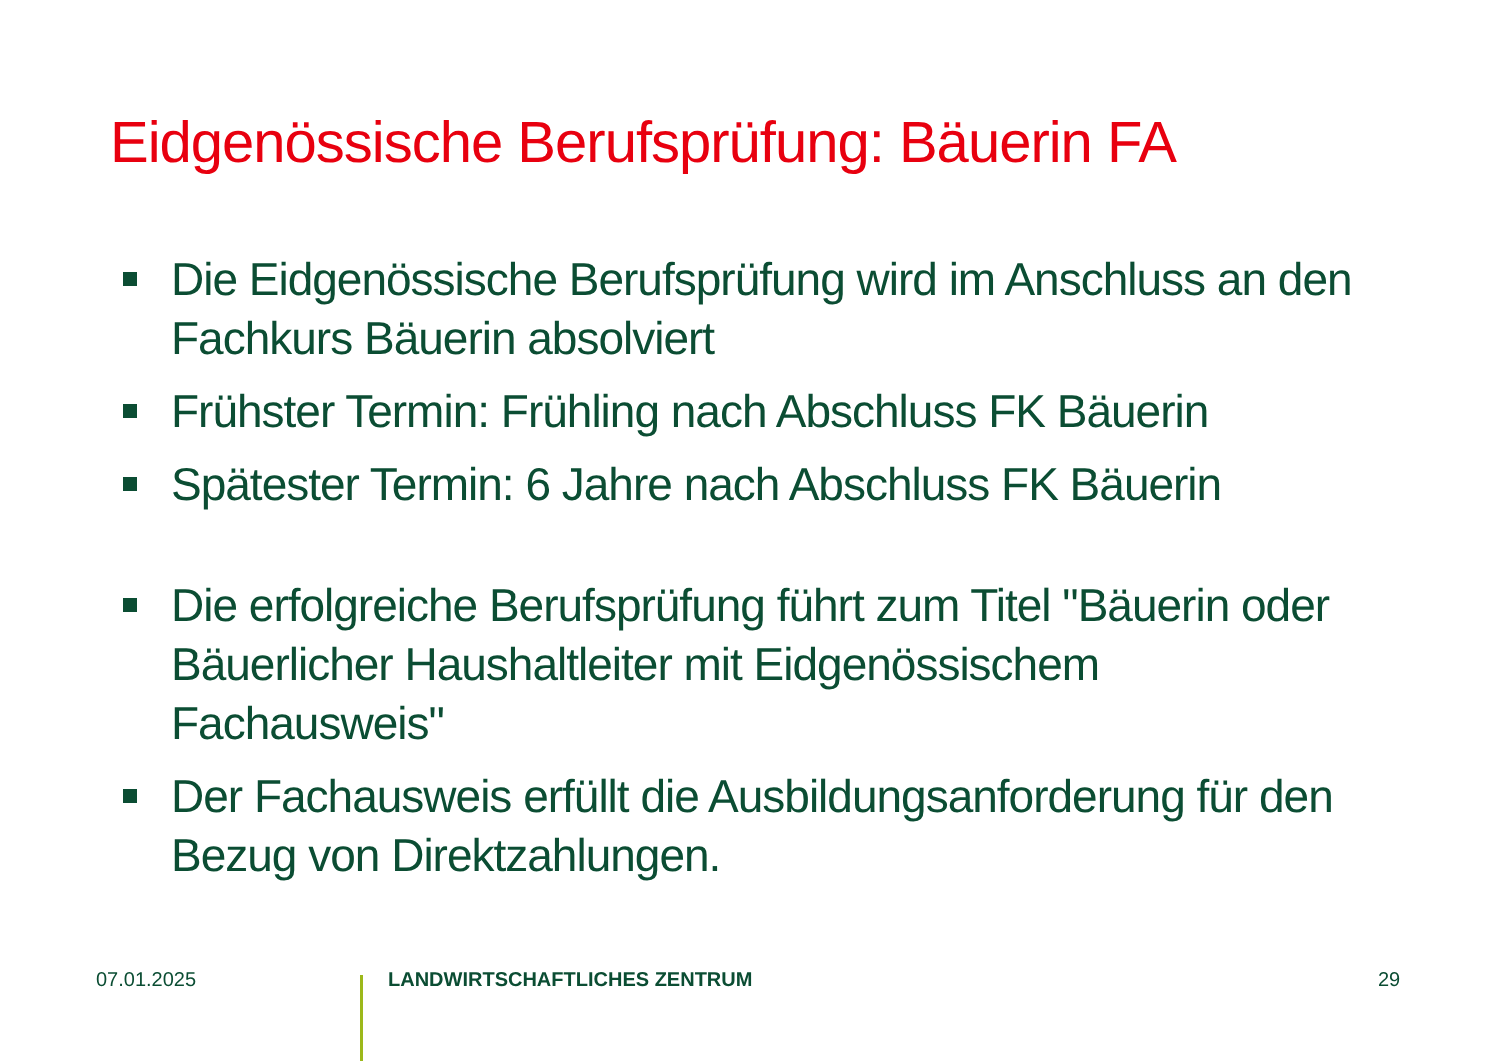Eidgenössische Berufsprüfung: Bäuerin FA
Die Eidgenössische Berufsprüfung wird im Anschluss an den Fachkurs Bäuerin absolviert
Frühster Termin: Frühling nach Abschluss FK Bäuerin
Spätester Termin: 6 Jahre nach Abschluss FK Bäuerin
Die erfolgreiche Berufsprüfung führt zum Titel "Bäuerin oder Bäuerlicher Haushaltleiter mit Eidgenössischem Fachausweis"
Der Fachausweis erfüllt die Ausbildungsanforderung für den Bezug von Direktzahlungen.
07.01.2025 LANDWIRTSCHAFTLICHES ZENTRUM 29